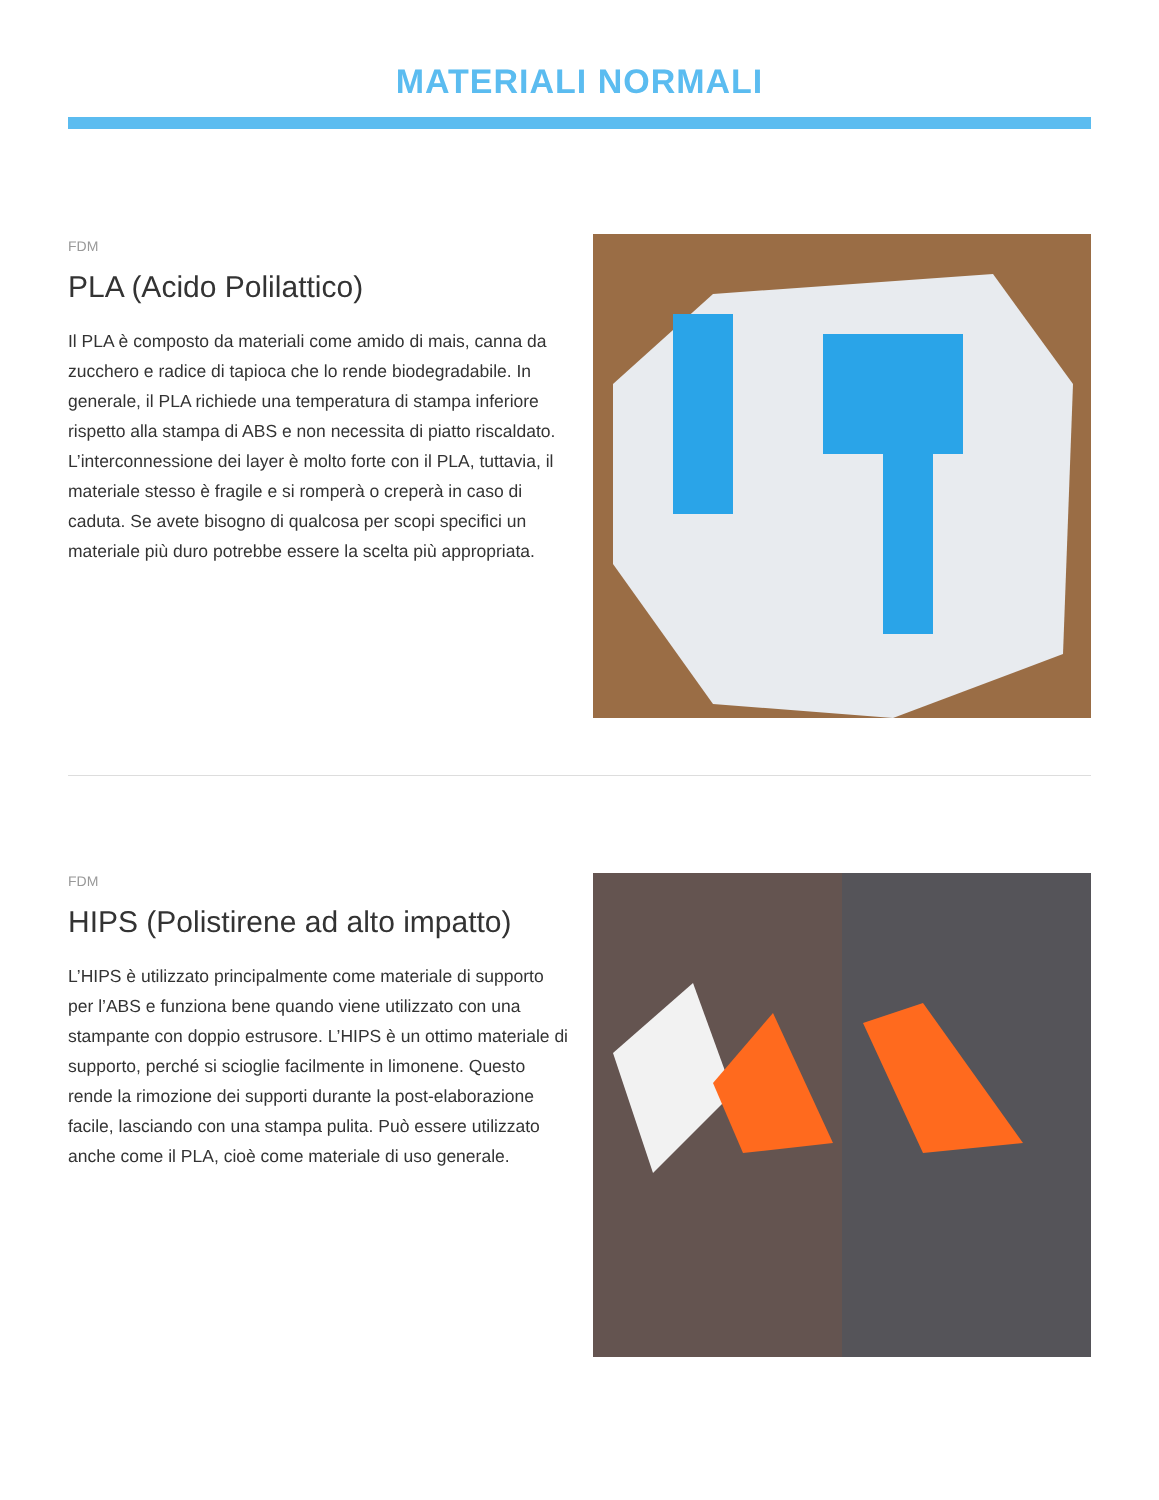MATERIALI NORMALI
FDM
PLA (Acido Polilattico)
Il PLA è composto da materiali come amido di mais, canna da zucchero e radice di tapioca che lo rende biodegradabile. In generale, il PLA richiede una temperatura di stampa inferiore rispetto alla stampa di ABS e non necessita di piatto riscaldato. L’interconnessione dei layer è molto forte con il PLA, tuttavia, il materiale stesso è fragile e si romperà o creperà in caso di caduta. Se avete bisogno di qualcosa per scopi specifici un materiale più duro potrebbe essere la scelta più appropriata.
FDM
HIPS (Polistirene ad alto impatto)
L’HIPS è utilizzato principalmente come materiale di supporto per l’ABS e funziona bene quando viene utilizzato con una stampante con doppio estrusore. L’HIPS è un ottimo materiale di supporto, perché si scioglie facilmente in limonene. Questo rende la rimozione dei supporti durante la post-elaborazione facile, lasciando con una stampa pulita. Può essere utilizzato anche come il PLA, cioè come materiale di uso generale.